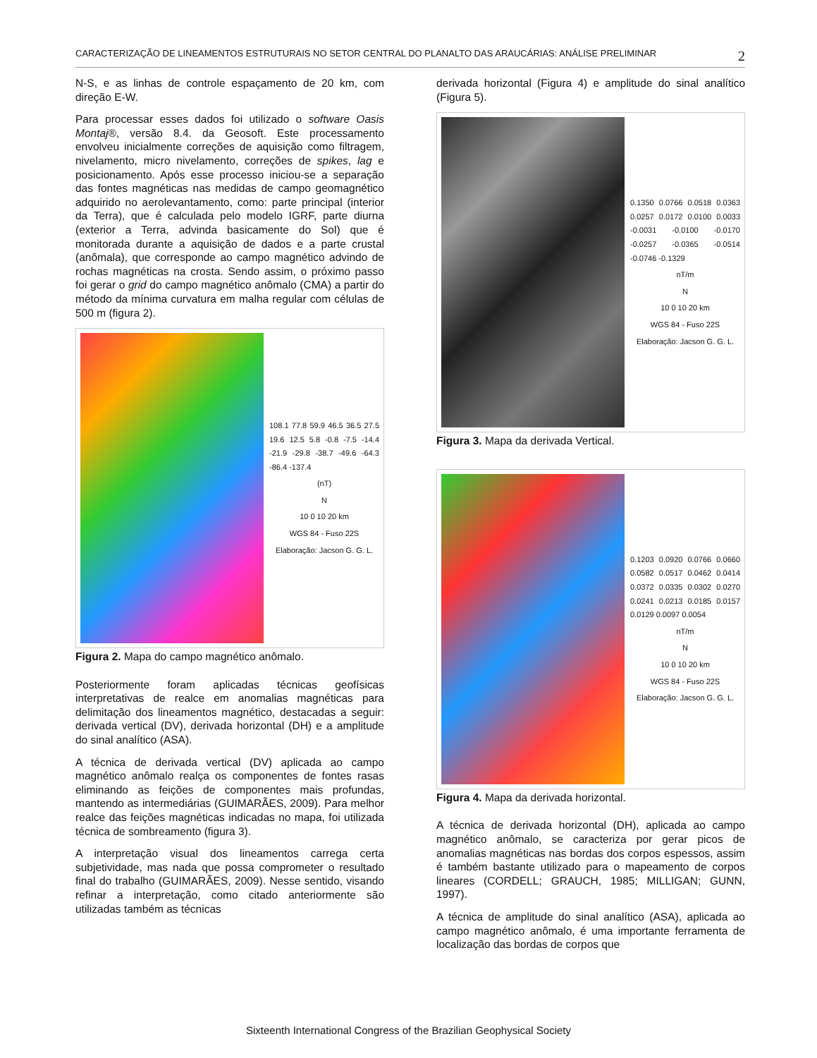CARACTERIZAÇÃO DE LINEAMENTOS ESTRUTURAIS NO SETOR CENTRAL DO PLANALTO DAS ARAUCÁRIAS: ANÁLISE PRELIMINAR 2
N-S, e as linhas de controle espaçamento de 20 km, com direção E-W.
Para processar esses dados foi utilizado o software Oasis Montaj®, versão 8.4. da Geosoft. Este processamento envolveu inicialmente correções de aquisição como filtragem, nivelamento, micro nivelamento, correções de spikes, lag e posicionamento. Após esse processo iniciou-se a separação das fontes magnéticas nas medidas de campo geomagnético adquirido no aerolevantamento, como: parte principal (interior da Terra), que é calculada pelo modelo IGRF, parte diurna (exterior a Terra, advinda basicamente do Sol) que é monitorada durante a aquisição de dados e a parte crustal (anômala), que corresponde ao campo magnético advindo de rochas magnéticas na crosta. Sendo assim, o próximo passo foi gerar o grid do campo magnético anômalo (CMA) a partir do método da mínima curvatura em malha regular com células de 500 m (figura 2).
108.1 77.8 59.9 46.5 36.5 27.5 19.6 12.5 5.8 -0.8 -7.5 -14.4 -21.9 -29.8 -38.7 -49.6 -64.3 -86.4 -137.4
(nT)
N
10 0 10 20 km
WGS 84 - Fuso 22S
Elaboração: Jacson G. G. L.
Figura 2. Mapa do campo magnético anômalo.
Posteriormente foram aplicadas técnicas geofísicas interpretativas de realce em anomalias magnéticas para delimitação dos lineamentos magnético, destacadas a seguir: derivada vertical (DV), derivada horizontal (DH) e a amplitude do sinal analítico (ASA).
A técnica de derivada vertical (DV) aplicada ao campo magnético anômalo realça os componentes de fontes rasas eliminando as feições de componentes mais profundas, mantendo as intermediárias (GUIMARÃES, 2009). Para melhor realce das feições magnéticas indicadas no mapa, foi utilizada técnica de sombreamento (figura 3).
A interpretação visual dos lineamentos carrega certa subjetividade, mas nada que possa comprometer o resultado final do trabalho (GUIMARÃES, 2009). Nesse sentido, visando refinar a interpretação, como citado anteriormente são utilizadas também as técnicas
derivada horizontal (Figura 4) e amplitude do sinal analítico (Figura 5).
0.1350 0.0766 0.0518 0.0363 0.0257 0.0172 0.0100 0.0033 -0.0031 -0.0100 -0.0170 -0.0257 -0.0365 -0.0514 -0.0746 -0.1329
nT/m
N
10 0 10 20 km
WGS 84 - Fuso 22S
Elaboração: Jacson G. G. L.
Figura 3. Mapa da derivada Vertical.
0.1203 0.0920 0.0766 0.0660 0.0582 0.0517 0.0462 0.0414 0.0372 0.0335 0.0302 0.0270 0.0241 0.0213 0.0185 0.0157 0.0129 0.0097 0.0054
nT/m
N
10 0 10 20 km
WGS 84 - Fuso 22S
Elaboração: Jacson G. G. L.
Figura 4. Mapa da derivada horizontal.
A técnica de derivada horizontal (DH), aplicada ao campo magnético anômalo, se caracteriza por gerar picos de anomalias magnéticas nas bordas dos corpos espessos, assim é também bastante utilizado para o mapeamento de corpos lineares (CORDELL; GRAUCH, 1985; MILLIGAN; GUNN, 1997).
A técnica de amplitude do sinal analítico (ASA), aplicada ao campo magnético anômalo, é uma importante ferramenta de localização das bordas de corpos que
Sixteenth International Congress of the Brazilian Geophysical Society